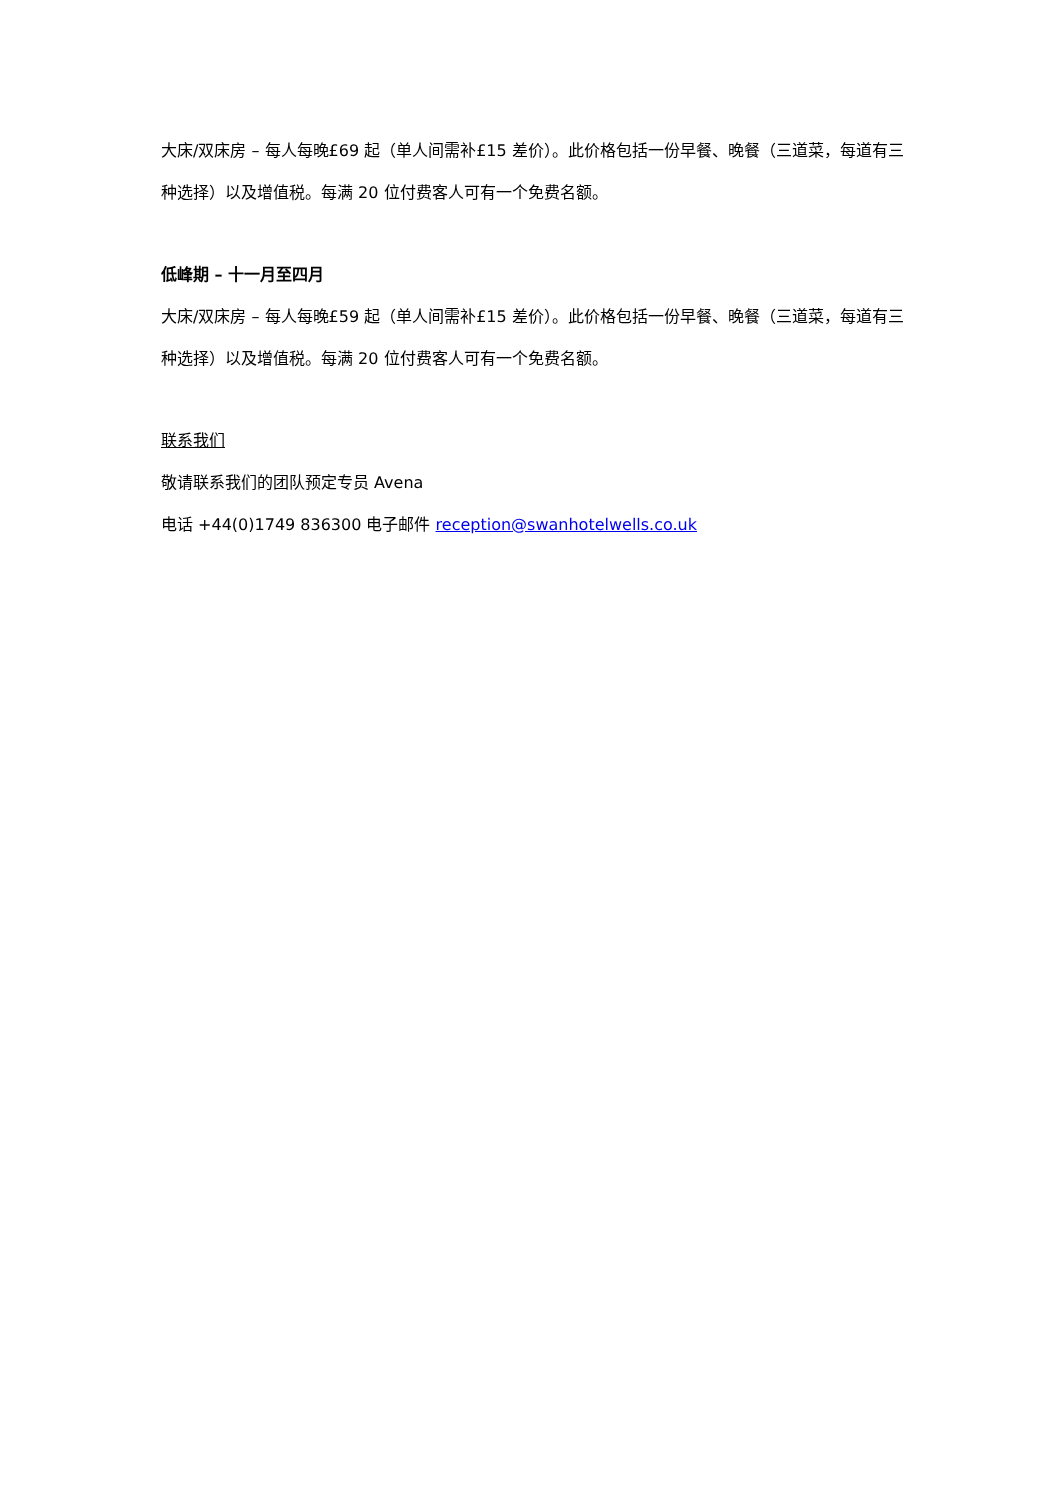大床/双床房 – 每人每晚£69 起（单人间需补£15 差价）。此价格包括一份早餐、晚餐（三道菜，每道有三种选择）以及增值税。每满 20 位付费客人可有一个免费名额。
低峰期 – 十一月至四月
大床/双床房 – 每人每晚£59 起（单人间需补£15 差价）。此价格包括一份早餐、晚餐（三道菜，每道有三种选择）以及增值税。每满 20 位付费客人可有一个免费名额。
联系我们
敬请联系我们的团队预定专员 Avena
电话 +44(0)1749 836300 电子邮件 reception@swanhotelwells.co.uk